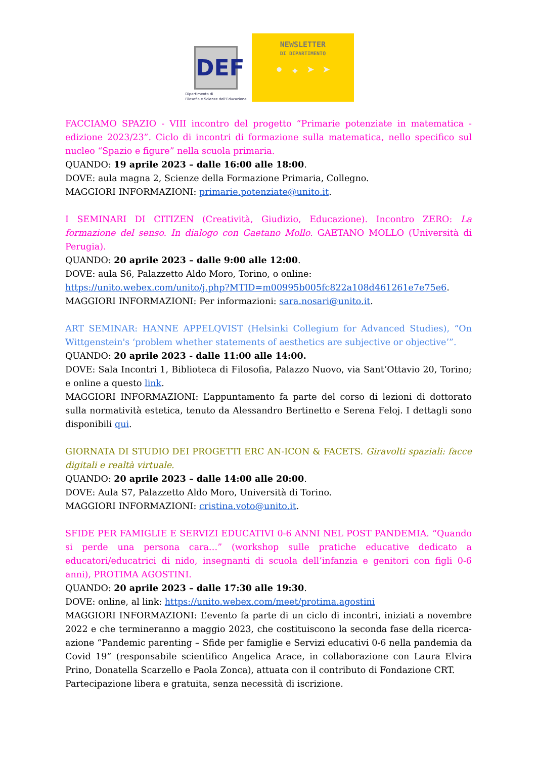DEF
Dipartimento di
Filosofia e Scienze dell'Educazione
NEWSLETTER
DI DIPARTIMENTO
• ✦ ➤ ➤
FACCIAMO SPAZIO - VIII incontro del progetto “Primarie potenziate in matematica - edizione 2023/23”. Ciclo di incontri di formazione sulla matematica, nello specifico sul nucleo “Spazio e figure” nella scuola primaria.
QUANDO: 19 aprile 2023 – dalle 16:00 alle 18:00.
DOVE: aula magna 2, Scienze della Formazione Primaria, Collegno.
MAGGIORI INFORMAZIONI: primarie.potenziate@unito.it.
I SEMINARI DI CITIZEN (Creatività, Giudizio, Educazione). Incontro ZERO: La formazione del senso. In dialogo con Gaetano Mollo. GAETANO MOLLO (Università di Perugia).
QUANDO: 20 aprile 2023 – dalle 9:00 alle 12:00.
DOVE: aula S6, Palazzetto Aldo Moro, Torino, o online:
https://unito.webex.com/unito/j.php?MTID=m00995b005fc822a108d461261e7e75e6.
MAGGIORI INFORMAZIONI: Per informazioni: sara.nosari@unito.it.
ART SEMINAR: HANNE APPELQVIST (Helsinki Collegium for Advanced Studies), “On Wittgenstein's ‘problem whether statements of aesthetics are subjective or objective’”.
QUANDO: 20 aprile 2023 - dalle 11:00 alle 14:00.
DOVE: Sala Incontri 1, Biblioteca di Filosofia, Palazzo Nuovo, via Sant’Ottavio 20, Torino; e online a questo link.
MAGGIORI INFORMAZIONI: L’appuntamento fa parte del corso di lezioni di dottorato sulla normatività estetica, tenuto da Alessandro Bertinetto e Serena Feloj. I dettagli sono disponibili qui.
GIORNATA DI STUDIO DEI PROGETTI ERC AN-ICON & FACETS. Giravolti spaziali: facce digitali e realtà virtuale.
QUANDO: 20 aprile 2023 – dalle 14:00 alle 20:00.
DOVE: Aula S7, Palazzetto Aldo Moro, Università di Torino.
MAGGIORI INFORMAZIONI: cristina.voto@unito.it.
SFIDE PER FAMIGLIE E SERVIZI EDUCATIVI 0-6 ANNI NEL POST PANDEMIA. “Quando si perde una persona cara…” (workshop sulle pratiche educative dedicato a educatori/educatrici di nido, insegnanti di scuola dell’infanzia e genitori con figli 0-6 anni), PROTIMA AGOSTINI.
QUANDO: 20 aprile 2023 – dalle 17:30 alle 19:30.
DOVE: online, al link: https://unito.webex.com/meet/protima.agostini
MAGGIORI INFORMAZIONI: L’evento fa parte di un ciclo di incontri, iniziati a novembre 2022 e che termineranno a maggio 2023, che costituiscono la seconda fase della ricerca-azione “Pandemic parenting – Sfide per famiglie e Servizi educativi 0-6 nella pandemia da Covid 19” (responsabile scientifico Angelica Arace, in collaborazione con Laura Elvira Prino, Donatella Scarzello e Paola Zonca), attuata con il contributo di Fondazione CRT.
Partecipazione libera e gratuita, senza necessità di iscrizione.